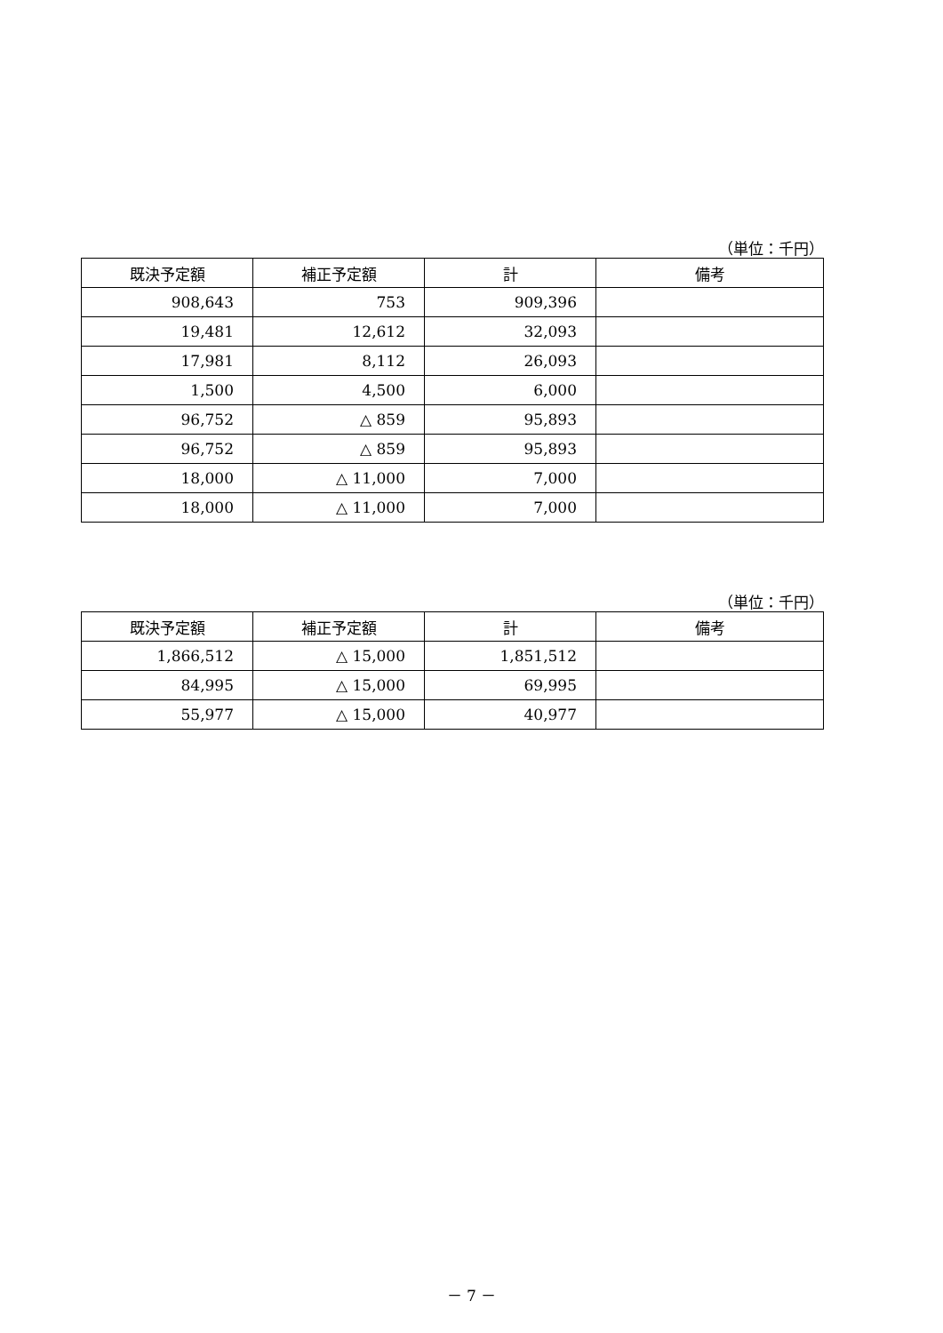（単位：千円）
| 既決予定額 | 補正予定額 | 計 | 備考 |
| --- | --- | --- | --- |
| 908,643 | 753 | 909,396 | |
| 19,481 | 12,612 | 32,093 | |
| 17,981 | 8,112 | 26,093 | |
| 1,500 | 4,500 | 6,000 | |
| 96,752 | △ 859 | 95,893 | |
| 96,752 | △ 859 | 95,893 | |
| 18,000 | △ 11,000 | 7,000 | |
| 18,000 | △ 11,000 | 7,000 | |
（単位：千円）
| 既決予定額 | 補正予定額 | 計 | 備考 |
| --- | --- | --- | --- |
| 1,866,512 | △ 15,000 | 1,851,512 | |
| 84,995 | △ 15,000 | 69,995 | |
| 55,977 | △ 15,000 | 40,977 | |
－ 7 －